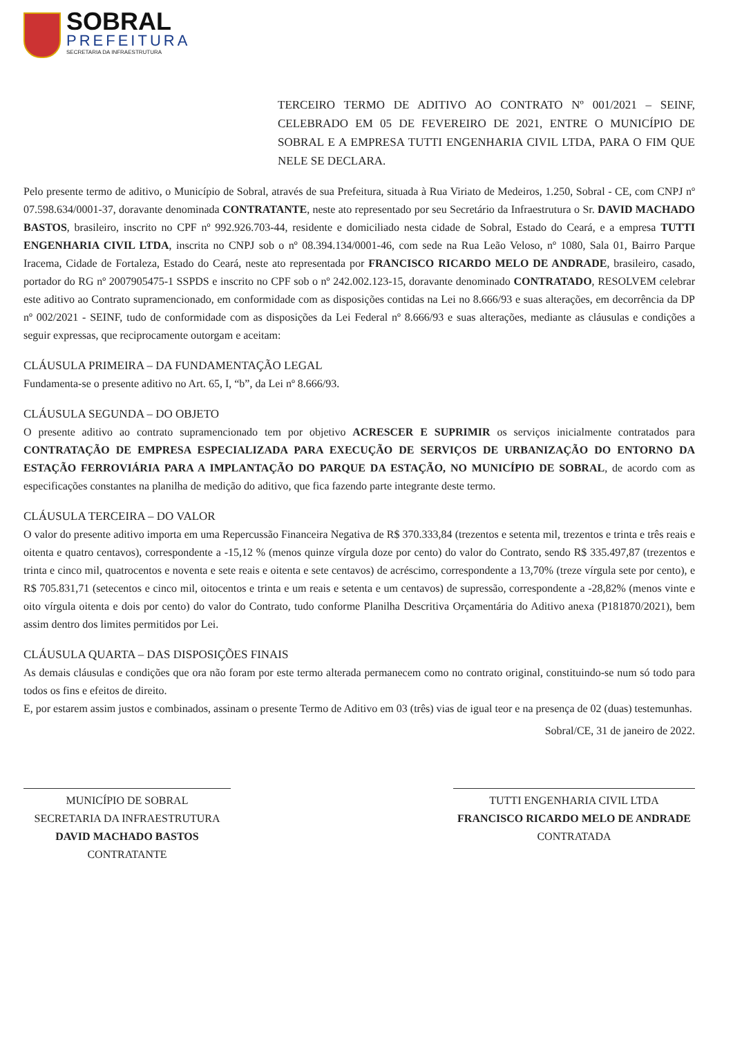SOBRAL
PREFEITURA
SECRETARIA DA INFRAESTRUTURA
TERCEIRO TERMO DE ADITIVO AO CONTRATO Nº 001/2021 – SEINF, CELEBRADO EM 05 DE FEVEREIRO DE 2021, ENTRE O MUNICÍPIO DE SOBRAL E A EMPRESA TUTTI ENGENHARIA CIVIL LTDA, PARA O FIM QUE NELE SE DECLARA.
Pelo presente termo de aditivo, o Município de Sobral, através de sua Prefeitura, situada à Rua Viriato de Medeiros, 1.250, Sobral - CE, com CNPJ nº 07.598.634/0001-37, doravante denominada CONTRATANTE, neste ato representado por seu Secretário da Infraestrutura o Sr. DAVID MACHADO BASTOS, brasileiro, inscrito no CPF nº 992.926.703-44, residente e domiciliado nesta cidade de Sobral, Estado do Ceará, e a empresa TUTTI ENGENHARIA CIVIL LTDA, inscrita no CNPJ sob o nº 08.394.134/0001-46, com sede na Rua Leão Veloso, nº 1080, Sala 01, Bairro Parque Iracema, Cidade de Fortaleza, Estado do Ceará, neste ato representada por FRANCISCO RICARDO MELO DE ANDRADE, brasileiro, casado, portador do RG nº 2007905475-1 SSPDS e inscrito no CPF sob o nº 242.002.123-15, doravante denominado CONTRATADO, RESOLVEM celebrar este aditivo ao Contrato supramencionado, em conformidade com as disposições contidas na Lei no 8.666/93 e suas alterações, em decorrência da DP nº 002/2021 - SEINF, tudo de conformidade com as disposições da Lei Federal nº 8.666/93 e suas alterações, mediante as cláusulas e condições a seguir expressas, que reciprocamente outorgam e aceitam:
CLÁUSULA PRIMEIRA – DA FUNDAMENTAÇÃO LEGAL
Fundamenta-se o presente aditivo no Art. 65, I, “b”, da Lei nº 8.666/93.
CLÁUSULA SEGUNDA – DO OBJETO
O presente aditivo ao contrato supramencionado tem por objetivo ACRESCER E SUPRIMIR os serviços inicialmente contratados para CONTRATAÇÃO DE EMPRESA ESPECIALIZADA PARA EXECUÇÃO DE SERVIÇOS DE URBANIZAÇÃO DO ENTORNO DA ESTAÇÃO FERROVIÁRIA PARA A IMPLANTAÇÃO DO PARQUE DA ESTAÇÃO, NO MUNICÍPIO DE SOBRAL, de acordo com as especificações constantes na planilha de medição do aditivo, que fica fazendo parte integrante deste termo.
CLÁUSULA TERCEIRA – DO VALOR
O valor do presente aditivo importa em uma Repercussão Financeira Negativa de R$ 370.333,84 (trezentos e setenta mil, trezentos e trinta e três reais e oitenta e quatro centavos), correspondente a -15,12 % (menos quinze vírgula doze por cento) do valor do Contrato, sendo R$ 335.497,87 (trezentos e trinta e cinco mil, quatrocentos e noventa e sete reais e oitenta e sete centavos) de acréscimo, correspondente a 13,70% (treze vírgula sete por cento), e R$ 705.831,71 (setecentos e cinco mil, oitocentos e trinta e um reais e setenta e um centavos) de supressão, correspondente a -28,82% (menos vinte e oito vírgula oitenta e dois por cento) do valor do Contrato, tudo conforme Planilha Descritiva Orçamentária do Aditivo anexa (P181870/2021), bem assim dentro dos limites permitidos por Lei.
CLÁUSULA QUARTA – DAS DISPOSIÇÕES FINAIS
As demais cláusulas e condições que ora não foram por este termo alterada permanecem como no contrato original, constituindo-se num só todo para todos os fins e efeitos de direito.
E, por estarem assim justos e combinados, assinam o presente Termo de Aditivo em 03 (três) vias de igual teor e na presença de 02 (duas) testemunhas.
Sobral/CE, 31 de janeiro de 2022.
MUNICÍPIO DE SOBRAL
SECRETARIA DA INFRAESTRUTURA
DAVID MACHADO BASTOS
CONTRATANTE
TUTTI ENGENHARIA CIVIL LTDA
FRANCISCO RICARDO MELO DE ANDRADE
CONTRATADA